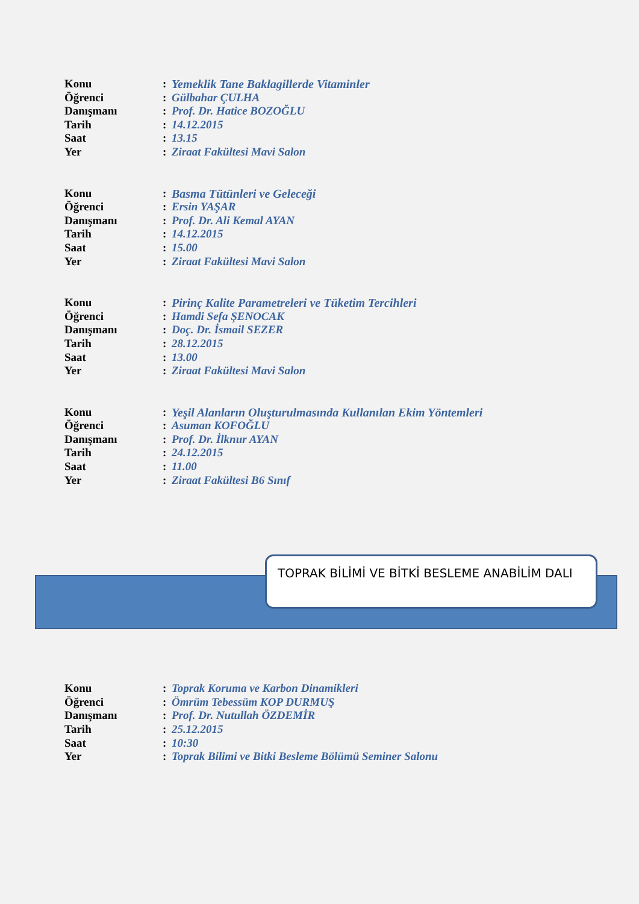Konu: Yemeklik Tane Baklagillerde Vitaminler
Öğrenci: Gülbahar ÇULHA
Danışmanı: Prof. Dr. Hatice BOZOĞLU
Tarih: 14.12.2015
Saat: 13.15
Yer: Ziraat Fakültesi Mavi Salon
Konu: Basma Tütünleri ve Geleceği
Öğrenci: Ersin YAŞAR
Danışmanı: Prof. Dr. Ali Kemal AYAN
Tarih: 14.12.2015
Saat: 15.00
Yer: Ziraat Fakültesi Mavi Salon
Konu: Pirinç Kalite Parametreleri ve Tüketim Tercihleri
Öğrenci: Hamdi Sefa ŞENOCAK
Danışmanı: Doç. Dr. İsmail SEZER
Tarih: 28.12.2015
Saat: 13.00
Yer: Ziraat Fakültesi Mavi Salon
Konu: Yeşil Alanların Oluşturulmasında Kullanılan Ekim Yöntemleri
Öğrenci: Asuman KOFOĞLU
Danışmanı: Prof. Dr. İlknur AYAN
Tarih: 24.12.2015
Saat: 11.00
Yer: Ziraat Fakültesi B6 Sınıf
TOPRAK BİLİMİ VE BİTKİ BESLEME ANABİLİM DALI
Konu: Toprak Koruma ve Karbon Dinamikleri
Öğrenci: Ömrüm Tebessüm KOP DURMUŞ
Danışmanı: Prof. Dr. Nutullah ÖZDEMİR
Tarih: 25.12.2015
Saat: 10:30
Yer: Toprak Bilimi ve Bitki Besleme Bölümü Seminer Salonu